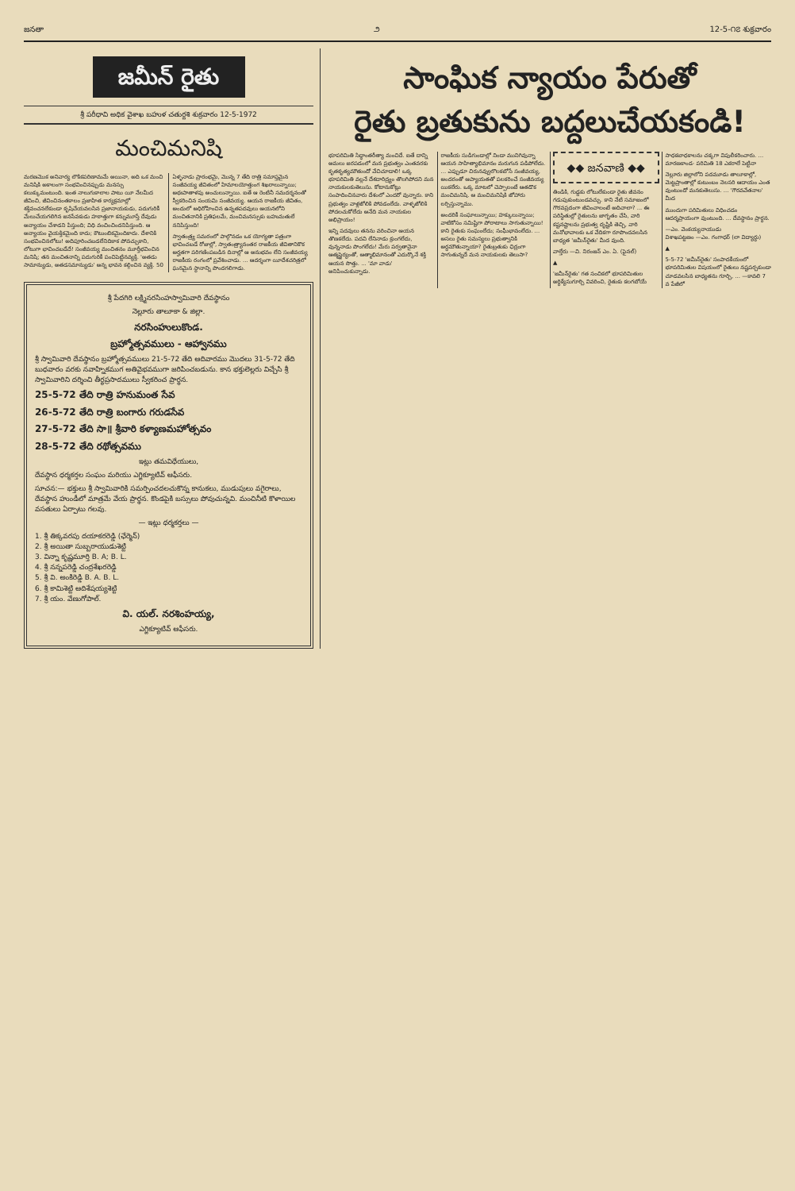జనతా ౨ 12-5-౧౭ శుక్రవారం
జమీన్ రైతు
శ్రీ పరీధావి అధిక వైశాఖ బహుళ చతుర్దశి శుక్రవారం 12-5-1972
మంచిమనిషి
మరణమొక అనివార్య లౌకికపరిణామమే అయినా, అది ఒక మంచి మనిషికి అకాలంగా సంభవించినప్పుడు మనస్సు కలుక్కుమంటుంది. ఇంత నాలుగుకాలాల పాటు యీ నేలమీద జీవించి, జీవించినంతకాలం ప్రజాహిత కార్యక్రమాల్లో శక్తివంచనలేకుండా కృషిచేయవలసిన ప్రజానాయకుడు, పదుగురికీ మేలుచేయగలిగిన జనసేవకుడు హఠాత్తుగా కన్నుమూస్తే దేవుడు అన్యాయం చేశాడని పిస్తుంది; విధి వంచించిందనిపిస్తుంది. ఆ అన్యాయం వైయక్తికమైంది కాదు; కౌటుంబికమైందికాదు. దేశానికి సంభవించినలోటు! అదిపూరించబడలేనిదికాక పోవచ్చుకాని, లోటుగా భావించబడేదే! సంజీవయ్య మంచితనం మూర్తీభవించిన మనిషి; తన మంచితనాన్ని పదుగురికీ పంచిపెట్టినవ్యక్తి. 'అతడు సామాన్యుడు, అతడసమాన్యుడు' అన్న భావన కల్గించిన వ్యక్తి. 50 ఏళ్ళనాడు ప్రారంభమై, మొన్న 7 తేది రాత్రి సమాప్తమైన సంజీవయ్య జీవితంలో హిమాలయోత్తుంగ శిఖరాలున్నాయి; అథఃపాతాళపు అంచులున్నాయి. ఐతే ఆ రెంటినీ సమదర్శనంతో స్వీకరించిన సంయమి సంజీవయ్య. ఆయన రాజకీయ జీవితం, అందులో అధిరోహించిన ఉన్నతపదవులు ఆయనలోని మంచితనానికి ప్రతిఫలమే, మంచిమనస్సుకు బహుమతులే ననిపిస్తుంది!
స్వాతంత్ర్య సమరంలో పాల్గొనడం ఒక యోగ్యతా పత్రంగా భావించబడే రోజుల్లో, స్వాతంత్ర్యానంతర రాజకీయ జీవితానికొక అర్హతగా పరిగణింపబడిన దినాల్లో ఆ అనుభవం లేని సంజీవయ్య రాజకీయ రంగంలో ప్రవేశించాడు. ... ఆదర్శంగా యీదేశచరిత్రలో ఘనమైన స్థానాన్ని పొందగలిగాడు.
శ్రీ పేదగిరి లక్ష్మినరసింహస్వామివారి దేవస్థానం
నెల్లూరు తాలూకా & జిల్లా.
నరసింహులుకొండ.
బ్రహ్మోత్సవములు - ఆహ్వానము
శ్రీ స్వామివారి దేవస్థానం బ్రహ్మోత్సవములు 21-5-72 తేది ఆదివారము మొదలు 31-5-72 తేది బుధవారం వరకు నవాహ్నికముగ అతివైభవముగా జరిపించబడును. కాన భక్తులెల్లరు విచ్చేసి శ్రీ స్వామివారిని దర్శించి తీర్థప్రసాదములు స్వీకరించ ప్రార్థన.
25-5-72 తేది రాత్రి హనుమంత సేవ
26-5-72 తేది రాత్రి బంగారు గరుడసేవ
27-5-72 తేది సా॥ శ్రీవారి కళ్యాణమహోత్సవం
28-5-72 తేది రథోత్సవము
ఇట్లు తమవిధేయులు,
దేవస్థాన ధర్మకర్తల సంఘం మరియు ఎగ్జిక్యూటివ్ ఆఫీసరు.
సూచన:— భక్తులు శ్రీ స్వామివారికి సమర్పించదలచుకొన్న కానుకలు, ముడుపులు వగైరాలు, దేవస్థాన హుండీలో మాత్రమే వేయ ప్రార్థన. కొండపైకి బస్సులు పోవుచున్నవి. మంచినీటి కొళాయిల వసతులు ఏర్పాటు గలవు.
— ఇట్లు ధర్మకర్తలు —
1. శ్రీ తిక్కవరపు దయాకరరెడ్డి (ఛేర్మెన్)
2. శ్రీ అయితా సుబ్బరాయుడుశెట్టి
3. విన్నా కృష్ణమూర్తి B. A; B. L.
4. శ్రీ నన్నపరెడ్డి చంద్రశేఖరరెడ్డి
5. శ్రీ వి. అంకిరెడ్డి B. A. B. L.
6. శ్రీ కామిశెట్టి ఆదిశేషయ్యశెట్టి
7. శ్రీ యం. వేణుగోపాల్.
వి. యల్. నరశింహయ్య,
ఎగ్జిక్యూటివ్ ఆఫీసరు.
సాంఘిక న్యాయం పేరుతో
రైతు బ్రతుకును బద్దలుచేయకండి!
భూపరిమితి సిద్ధాంతరీత్యా మంచిదే. ఐతే దాన్ని అమలు జరపడంలో మన ప్రభుత్వం ఎంతవరకు కృతకృత్యమౌతుందో వేచిచూడాలి! ఒక్క భూపరిమితి వల్లనే దేశదారిద్ర్యం తొలగిపోదని మన నాయకులకుతెలుసు. కోటానుకోట్లు సంపాదించినవారు దేశంలో ఎందరో వున్నారు. కాని ప్రభుత్వం వాళ్లజోలికి పోవడంలేదు. వాళ్ళజోలికి పోదలచుకోలేదు అనేది మన నాయకుల అభిప్రాయం!
ఇన్ని పదవులు తనను వరించినా ఆయన తొణకలేదు. పదవి లేనినాడు క్రుంగలేదు, వున్ననాడు పొంగలేదు! మేరు పర్వతానైనా ఆత్మస్థైర్యంతో, ఆత్మాభిమానంతో ఎదుర్కొనే శక్తి ఆయన సొత్తు. ... 'మా వాడు' అనిపించుకున్నాడు.
రాజకీయ సుడిగుండాల్లో నిండా మునిగివున్నా ఆయన సాహిత్యాభిమానం మరుగున పడిపోలేదు. ... ఎప్పుడూ చిరునవ్వులొలకబోసే సంజీవయ్య, అందరంతో ఆప్యాయతతో పలకరించే సంజీవయ్య యికలేరు. ఒక్క మాటలో చెప్పాలంటే ఆతడొక మంచిమనిషి. ఆ మంచిమనిషికి జోహారు లర్పిస్తున్నాము.
అందరికీ సంఘాలున్నాయి; హక్కులున్నాయి; వాటికోసం సమిష్టిగా పోరాటాలు సాగుతున్నాయి! కాని రైతుకు సంఘంలేదు; సంఘీభావంలేదు. ... అసలు రైతు సమస్యలు ప్రభుత్వానికి అర్థమౌతున్నాయా? రైతుబ్రతుకు ఛిద్రంగా సాగుతున్నదే మన నాయకులకు తెలుసా?
◆◆ జనవాణి ◆◆
తిండికి, గుడ్డకు లోటులేకుండా రైతు జీవనం గడుపుకుంటుండవచ్చు. కాని నేటి సమాజంలో గౌరవప్రదంగా జీవించాలంటే అదిచాలా? ... ఈ పరిస్థితుల్లో రైతులను జాగృతం చేసి, వారి కష్టనష్టాలను ప్రభుత్వ దృష్టికి తెచ్చి, వారి మనోభావాలకు ఒక వేదికగా రూపొందవలసిన బాధ్యత 'జమీన్‌రైతు' మీద వుంది.
వాల్తేరు —వి. నిరంజన్ ఎం. ఏ. (ఫైనల్)
▲
'జమీన్‌రైతు' గత సంచికలో భూపరిమితుల అర్థిక్యేసుగూర్చి వివరించి, రైతుకు కలగబోయే సాధకబాధకాలను చక్కగా విపులీకరించారు. ... మారణకాండ- పరిమితి 18 ఎకరాలే పెట్టినా
నెల్లూరు జిల్లాలోని పదమూడు తాలూకాల్లో, మెట్టప్రాంతాల్లో కుటుంబం నెలసరి ఆదాయం ఎంత వుంటుందో మనకుతెలుసు. ... 'గౌరవవేతనాల' మీద
ముందుగా పరిమితులు విధించడం ఆదర్శప్రాయంగా వుంటుంది. ... దేవస్థానం ప్రార్థన.
—ఎం. వెంకయ్యనాయుడు
విశాఖపట్టణం —ఎం. గంగాధర్ (లా విద్యార్థు)
▲
5-5-72 'జమీన్‌రైతు' సంపాదకీయంలో భూపరిమితుల విషయంలో రైతులు నష్టపర్చకుండా చూడవలసిన బాధ్యతను గూర్చి, ... —కావలి 7 వ పేజీలో